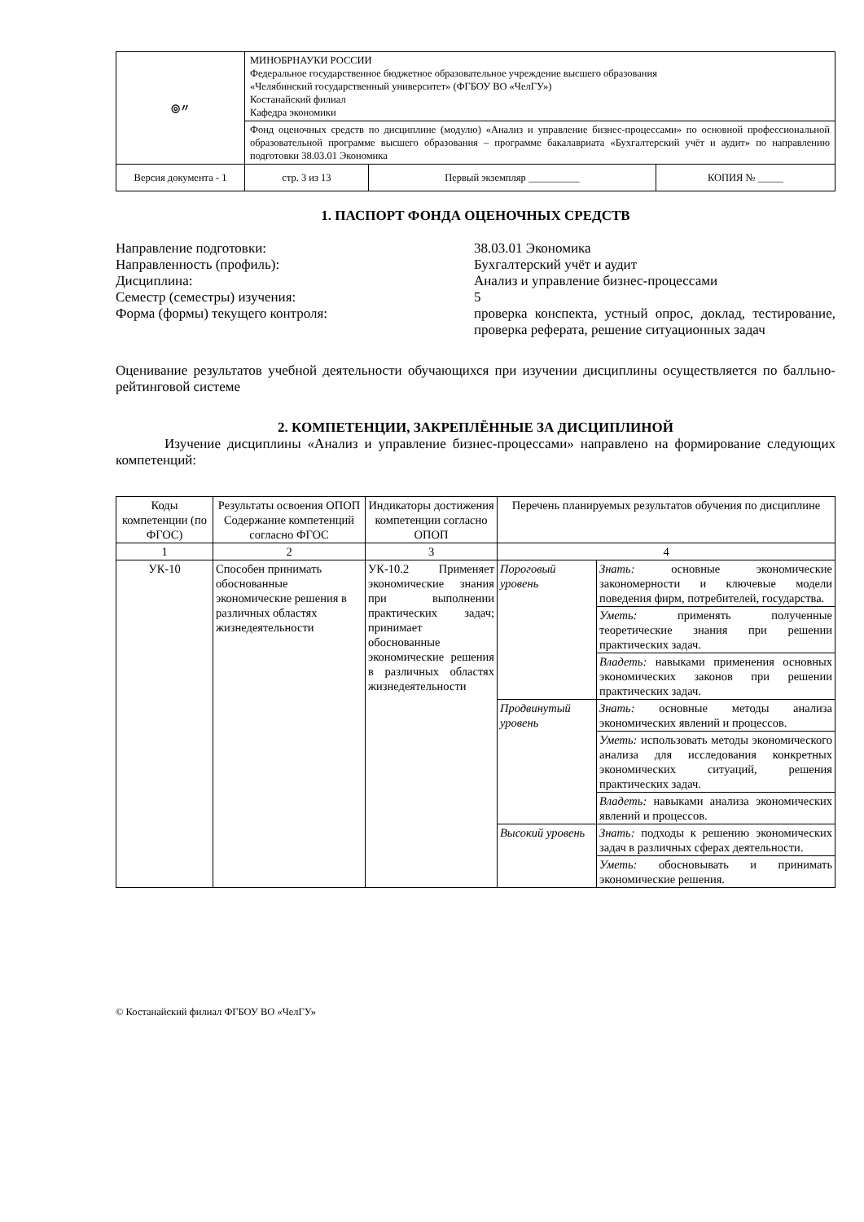| ◎〃 | МИНОБРНАУКИ РОССИИ Федеральное государственное бюджетное образовательное учреждение высшего образования «Челябинский государственный университет» (ФГБОУ ВО «ЧелГУ») Костанайский филиал Кафедра экономики | | | |
| | Фонд оценочных средств по дисциплине (модулю) «Анализ и управление бизнес-процессами» по основной профессиональной образовательной программе высшего образования – программе бакалавриата «Бухгалтерский учёт и аудит» по направлению подготовки 38.03.01 Экономика | | | |
| Версия документа - 1 | | стр. 3 из 13 | Первый экземпляр __________ | КОПИЯ № _____ |
1. ПАСПОРТ ФОНДА ОЦЕНОЧНЫХ СРЕДСТВ
Направление подготовки: 38.03.01 Экономика
Направленность (профиль): Бухгалтерский учёт и аудит
Дисциплина: Анализ и управление бизнес-процессами
Семестр (семестры) изучения: 5
Форма (формы) текущего контроля: проверка конспекта, устный опрос, доклад, тестирование, проверка реферата, решение ситуационных задач
Оценивание результатов учебной деятельности обучающихся при изучении дисциплины осуществляется по балльно-рейтинговой системе
2. КОМПЕТЕНЦИИ, ЗАКРЕПЛЁННЫЕ ЗА ДИСЦИПЛИНОЙ
Изучение дисциплины «Анализ и управление бизнес-процессами» направлено на формирование следующих компетенций:
| Коды компетенции (по ФГОС) | Результаты освоения ОПОП Содержание компетенций согласно ФГОС | Индикаторы достижения компетенции согласно ОПОП | Перечень планируемых результатов обучения по дисциплине | |
| --- | --- | --- | --- | --- |
| 1 | 2 | 3 | 4 | |
| УК-10 | Способен принимать обоснованные экономические решения в различных областях жизнедеятельности | УК-10.2 Применяет экономические знания при выполнении практических задач; принимает обоснованные экономические решения в различных областях жизнедеятельности | Пороговый уровень | Знать: основные экономические закономерности и ключевые модели поведения фирм, потребителей, государства. |
| | | | | Уметь: применять полученные теоретические знания при решении практических задач. |
| | | | | Владеть: навыками применения основных экономических законов при решении практических задач. |
| | | | Продвинутый уровень | Знать: основные методы анализа экономических явлений и процессов. |
| | | | | Уметь: использовать методы экономического анализа для исследования конкретных экономических ситуаций, решения практических задач. |
| | | | | Владеть: навыками анализа экономических явлений и процессов. |
| | | | Высокий уровень | Знать: подходы к решению экономических задач в различных сферах деятельности. |
| | | | | Уметь: обосновывать и принимать экономические решения. |
© Костанайский филиал ФГБОУ ВО «ЧелГУ»